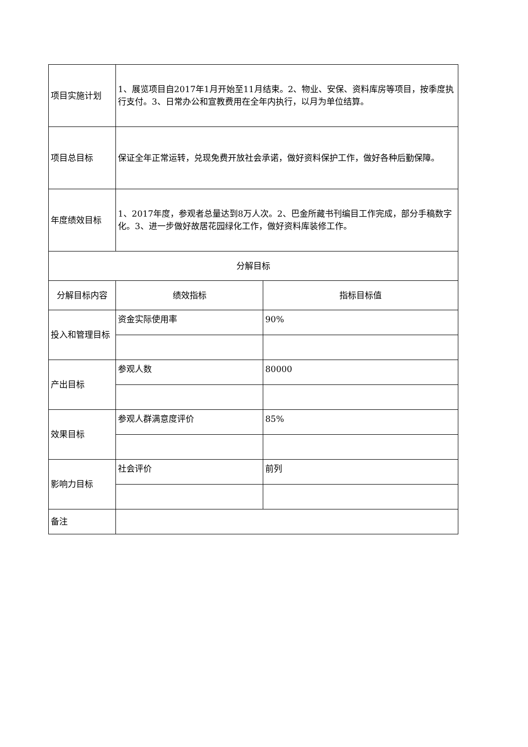| 项目实施计划 | 1、展览项目自2017年1月开始至11月结束。2、物业、安保、资料库房等项目，按季度执行支付。3、日常办公和宣教费用在全年内执行，以月为单位结算。 | |
| 项目总目标 | 保证全年正常运转，兑现免费开放社会承诺，做好资料保护工作，做好各种后勤保障。 | |
| 年度绩效目标 | 1、2017年度，参观者总量达到8万人次。2、巴金所藏书刊编目工作完成，部分手稿数字化。3、进一步做好故居花园绿化工作，做好资料库装修工作。 | |
| 分解目标 | | |
| 分解目标内容 | 绩效指标 | 指标目标值 |
| 投入和管理目标 | 资金实际使用率 | 90% |
| 产出目标 | 参观人数 | 80000 |
| 效果目标 | 参观人群满意度评价 | 85% |
| 影响力目标 | 社会评价 | 前列 |
| 备注 | | |